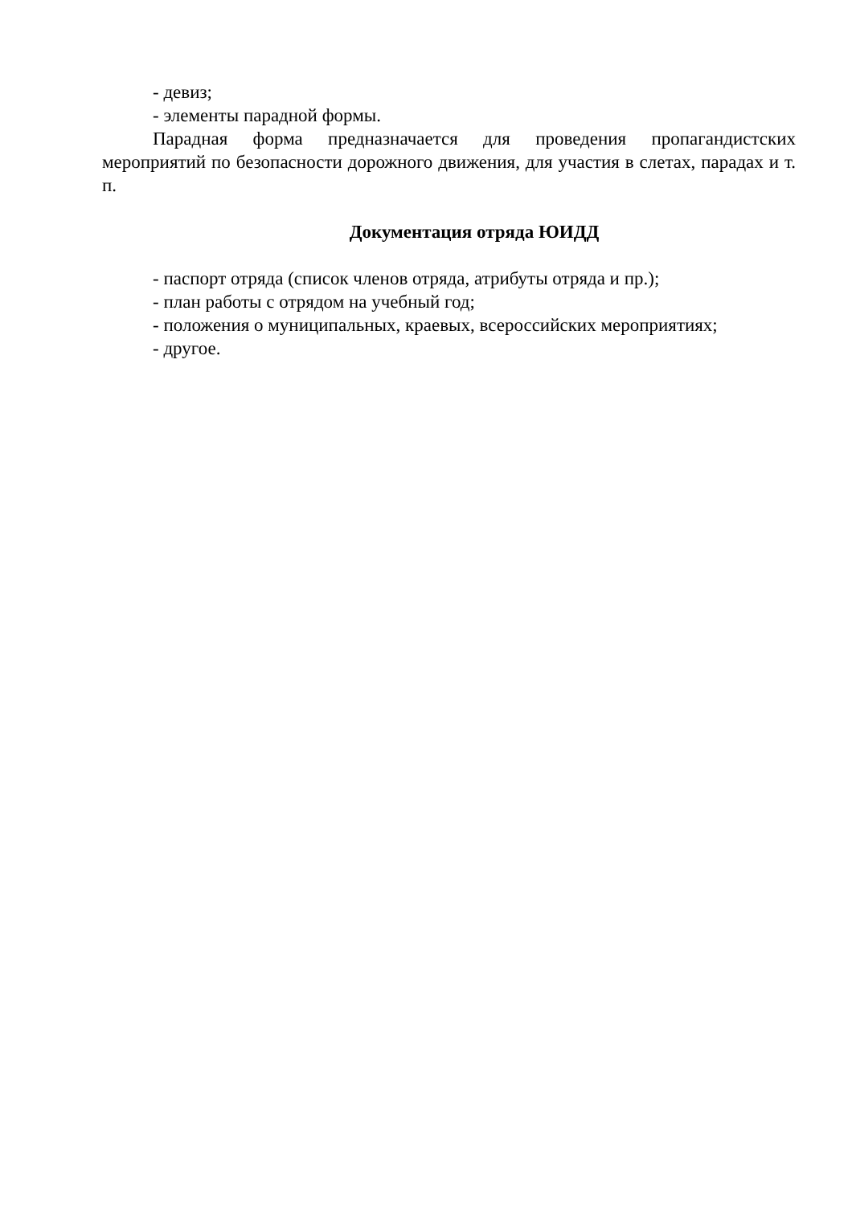- девиз;
- элементы парадной формы.
Парадная форма предназначается для проведения пропагандистских мероприятий по безопасности дорожного движения, для участия в слетах, парадах и т. п.
Документация отряда ЮИДД
- паспорт отряда (список членов отряда, атрибуты отряда и пр.);
- план работы с отрядом на учебный год;
- положения о муниципальных, краевых, всероссийских мероприятиях;
- другое.